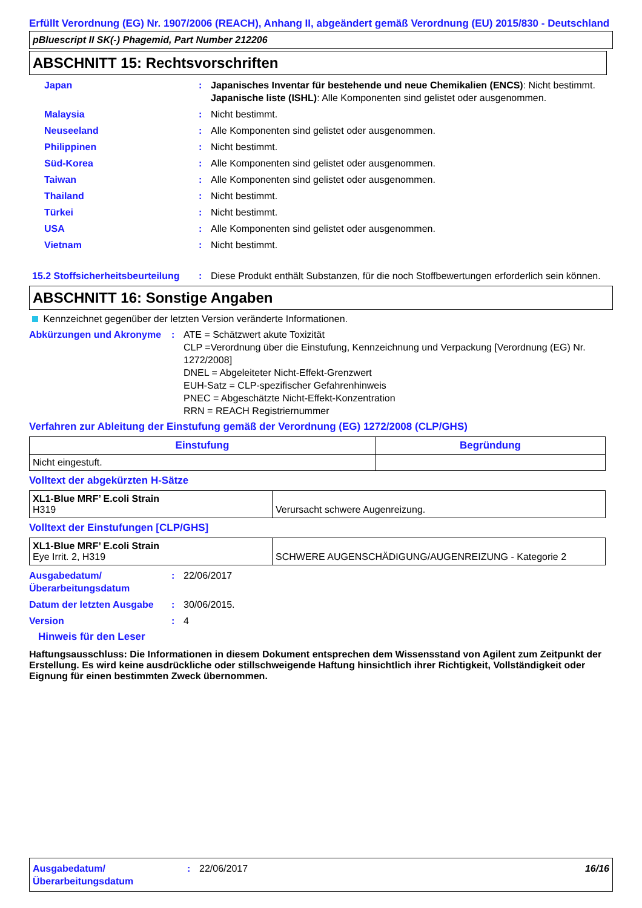Erfüllt Verordnung (EG) Nr. 1907/2006 (REACH), Anhang II, abgeändert gemäß Verordnung (EU) 2015/830 - Deutschland
pBluescript II SK(-) Phagemid, Part Number 212206
ABSCHNITT 15: Rechtsvorschriften
Japan : Japanisches Inventar für bestehende und neue Chemikalien (ENCS): Nicht bestimmt.
Japanische liste (ISHL): Alle Komponenten sind gelistet oder ausgenommen.
Malaysia : Nicht bestimmt.
Neuseeland : Alle Komponenten sind gelistet oder ausgenommen.
Philippinen : Nicht bestimmt.
Süd-Korea : Alle Komponenten sind gelistet oder ausgenommen.
Taiwan : Alle Komponenten sind gelistet oder ausgenommen.
Thailand : Nicht bestimmt.
Türkei : Nicht bestimmt.
USA : Alle Komponenten sind gelistet oder ausgenommen.
Vietnam : Nicht bestimmt.
15.2 Stoffsicherheitsbeurteilung
: Diese Produkt enthält Substanzen, für die noch Stoffbewertungen erforderlich sein können.
ABSCHNITT 16: Sonstige Angaben
Kennzeichnet gegenüber der letzten Version veränderte Informationen.
Abkürzungen und Akronyme : ATE = Schätzwert akute Toxizität
CLP =Verordnung über die Einstufung, Kennzeichnung und Verpackung [Verordnung (EG) Nr. 1272/2008]
DNEL = Abgeleiteter Nicht-Effekt-Grenzwert
EUH-Satz = CLP-spezifischer Gefahrenhinweis
PNEC = Abgeschätzte Nicht-Effekt-Konzentration
RRN = REACH Registriernummer
Verfahren zur Ableitung der Einstufung gemäß der Verordnung (EG) 1272/2008 (CLP/GHS)
| Einstufung | Begründung |
| --- | --- |
| Nicht eingestuft. | |
Volltext der abgekürzten H-Sätze
| XL1-Blue MRF’ E.coli Strain H319 | Verursacht schwere Augenreizung. |
Volltext der Einstufungen [CLP/GHS]
| XL1-Blue MRF’ E.coli Strain Eye Irrit. 2, H319 | SCHWERE AUGENSCHÄDIGUNG/AUGENREIZUNG - Kategorie 2 |
Ausgabedatum/ Überarbeitungsdatum
: 22/06/2017
Datum der letzten Ausgabe
: 30/06/2015.
Version : 4
Hinweis für den Leser
Haftungsausschluss: Die Informationen in diesem Dokument entsprechen dem Wissensstand von Agilent zum Zeitpunkt der Erstellung. Es wird keine ausdrückliche oder stillschweigende Haftung hinsichtlich ihrer Richtigkeit, Vollständigkeit oder Eignung für einen bestimmten Zweck übernommen.
Ausgabedatum/ Überarbeitungsdatum
: 22/06/2017 16/16